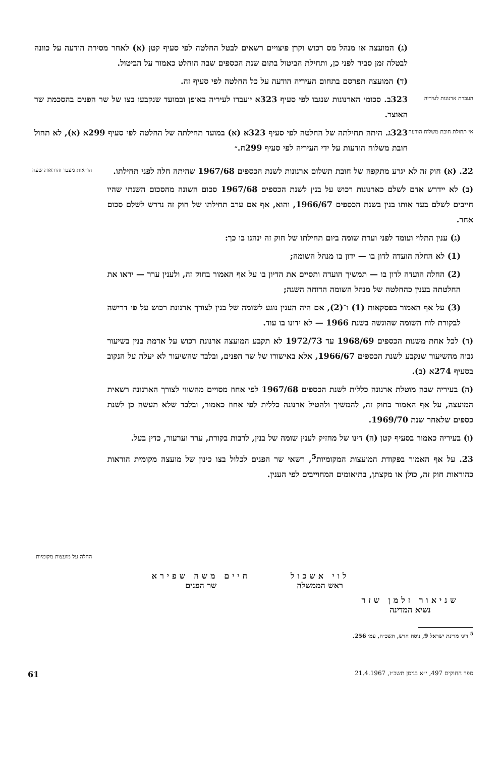(ג) המועצה או מנהל מס רכוש וקרן פיצויים רשאים לבטל החלטה לפי סעיף קטן (א) לאחר מסירת הודעה על כוונה לבטלה זמן סביר לפני כן, ותחילת הביטול בתום שנת הכספים שבה הוחלט כאמור על הביטול.
(ד) המועצה תפרסם בתחום העיריה הודעה על כל החלטה לפי סעיף זה.
העברת ארנונות לעיריה
323ב. סכומי הארנונות שנגבו לפי סעיף 323א יועברו לעיריה באופן ובמועד שנקבעו בצו של שר הפנים בהסכמת שר האוצר.
אי תחולת חובת משלוח הודעה
323ג. היתה תחילתה של החלטה לפי סעיף 323א (א) במועד תחילתה של החלטה לפי סעיף 299א (א), לא תחול חובת משלוח הודעות על ידי העיריה לפי סעיף 299ח.״
22. (א) חוק זה לא יגרע מתקפה של חובת תשלום ארנונות לשנת הכספים 1967/68 שהיתה חלה לפני תחילתו.
(ב) לא יידרש אדם לשלם כארנונות רכוש על בנין לשנת הכספים 1967/68 סכום השונה מהסכום השנתי שהיו חייבים לשלם בעד אותו בנין בשנת הכספים 1966/67, והוא, אף אם ערב תחילתו של חוק זה נדרש לשלם סכום אחר.
(ג) ענין התלוי ועומד לפני ועדת שומה ביום תחילתו של חוק זה ינהגו בו כך:
(1) לא החלה הועדה לדון בו — ידון בו מנהל השומה;
(2) החלה הועדה לדון בו — תמשיך הועדה ותסיים את הדיון בו על אף האמור בחוק זה, ולענין ערר — יראו את החלטתה בענין כהחלטה של מנהל השומה הדוחה השגה;
(3) על אף האמור בפסקאות (1) ו־(2), אם היה הענין נוגע לשומה של בנין לצורך ארנונת רכוש על פי דרישה לבקורת לוח השומה שהוגשה בשנת 1966 — לא ידונו בו עוד.
(ד) לכל אחת משנות הכספים 1968/69 עד 1972/73 לא תקבע המועצה ארנונת רכוש על אדמת בנין בשיעור גבוה מהשיעור שנקבע לשנת הכספים 1966/67, אלא באישורו של שר הפנים, ובלבד שהשיעור לא יעלה על הנקוב בסעיף 274א (ב).
(ה) בעיריה שבה מוטלת ארנונה כללית לשנת הכספים 1967/68 לפי אחוז מסויים מהשווי לצורך הארנונה רשאית המועצה, על אף האמור בחוק זה, להמשיך ולהטיל ארנונה כללית לפי אחוז כאמור, ובלבד שלא תעשה כן לשנת כספים שלאחר שנת 1969/70.
(ו) בעיריה כאמור בסעיף קטן (ה) דינו של מחזיק לענין שומה של בנין, לרבות בקורת, ערר וערעור, כדין בעל.
23. על אף האמור בפקודת המועצות המקומיות<sup>5</sup>, רשאי שר הפנים לכלול בצו כינון של מועצה מקומית הוראות כהוראות חוק זה, כולן או מקצתן, בתיאומים המחוייבים לפי הענין.
הוראות מעבר והוראות שעה
החלה על מועצות מקומיות
לוי אשכול
ראש הממשלה
חיים משה שפירא
שר הפנים
שניאור זלמן שזר
נשיא המדינה
<sup>5</sup> דיני מדינת ישראל 9, נוסח חדש, תשכ״ה, עמ׳ 256.
ספר החוקים 497, י״א בניסן תשכ״ז, 21.4.1967 61